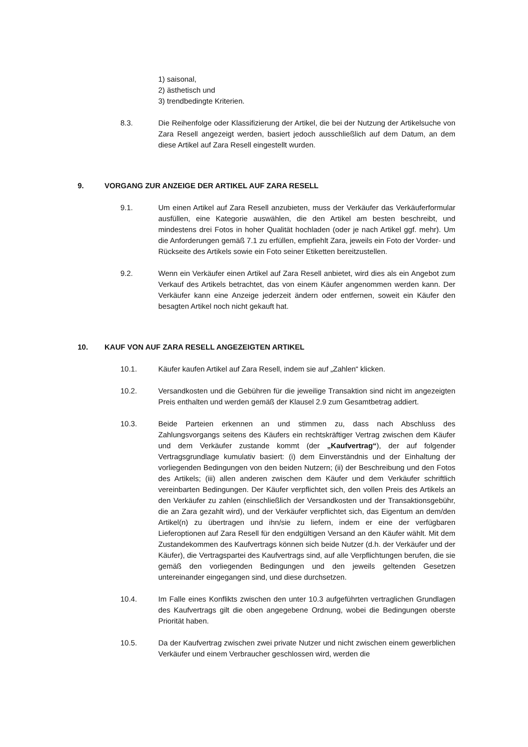1) saisonal,
2) ästhetisch und
3) trendbedingte Kriterien.
8.3. Die Reihenfolge oder Klassifizierung der Artikel, die bei der Nutzung der Artikelsuche von Zara Resell angezeigt werden, basiert jedoch ausschließlich auf dem Datum, an dem diese Artikel auf Zara Resell eingestellt wurden.
9. VORGANG ZUR ANZEIGE DER ARTIKEL AUF ZARA RESELL
9.1. Um einen Artikel auf Zara Resell anzubieten, muss der Verkäufer das Verkäuferformular ausfüllen, eine Kategorie auswählen, die den Artikel am besten beschreibt, und mindestens drei Fotos in hoher Qualität hochladen (oder je nach Artikel ggf. mehr). Um die Anforderungen gemäß 7.1 zu erfüllen, empfiehlt Zara, jeweils ein Foto der Vorder- und Rückseite des Artikels sowie ein Foto seiner Etiketten bereitzustellen.
9.2. Wenn ein Verkäufer einen Artikel auf Zara Resell anbietet, wird dies als ein Angebot zum Verkauf des Artikels betrachtet, das von einem Käufer angenommen werden kann. Der Verkäufer kann eine Anzeige jederzeit ändern oder entfernen, soweit ein Käufer den besagten Artikel noch nicht gekauft hat.
10. KAUF VON AUF ZARA RESELL ANGEZEIGTEN ARTIKEL
10.1. Käufer kaufen Artikel auf Zara Resell, indem sie auf „Zahlen“ klicken.
10.2. Versandkosten und die Gebühren für die jeweilige Transaktion sind nicht im angezeigten Preis enthalten und werden gemäß der Klausel 2.9 zum Gesamtbetrag addiert.
10.3. Beide Parteien erkennen an und stimmen zu, dass nach Abschluss des Zahlungsvorgangs seitens des Käufers ein rechtskräftiger Vertrag zwischen dem Käufer und dem Verkäufer zustande kommt (der „Kaufvertrag“), der auf folgender Vertragsgrundlage kumulativ basiert: (i) dem Einverständnis und der Einhaltung der vorliegenden Bedingungen von den beiden Nutzern; (ii) der Beschreibung und den Fotos des Artikels; (iii) allen anderen zwischen dem Käufer und dem Verkäufer schriftlich vereinbarten Bedingungen. Der Käufer verpflichtet sich, den vollen Preis des Artikels an den Verkäufer zu zahlen (einschließlich der Versandkosten und der Transaktionsgebühr, die an Zara gezahlt wird), und der Verkäufer verpflichtet sich, das Eigentum an dem/den Artikel(n) zu übertragen und ihn/sie zu liefern, indem er eine der verfügbaren Lieferoptionen auf Zara Resell für den endgültigen Versand an den Käufer wählt. Mit dem Zustandekommen des Kaufvertrags können sich beide Nutzer (d.h. der Verkäufer und der Käufer), die Vertragspartei des Kaufvertrags sind, auf alle Verpflichtungen berufen, die sie gemäß den vorliegenden Bedingungen und den jeweils geltenden Gesetzen untereinander eingegangen sind, und diese durchsetzen.
10.4. Im Falle eines Konflikts zwischen den unter 10.3 aufgeführten vertraglichen Grundlagen des Kaufvertrags gilt die oben angegebene Ordnung, wobei die Bedingungen oberste Priorität haben.
10.5. Da der Kaufvertrag zwischen zwei private Nutzer und nicht zwischen einem gewerblichen Verkäufer und einem Verbraucher geschlossen wird, werden die